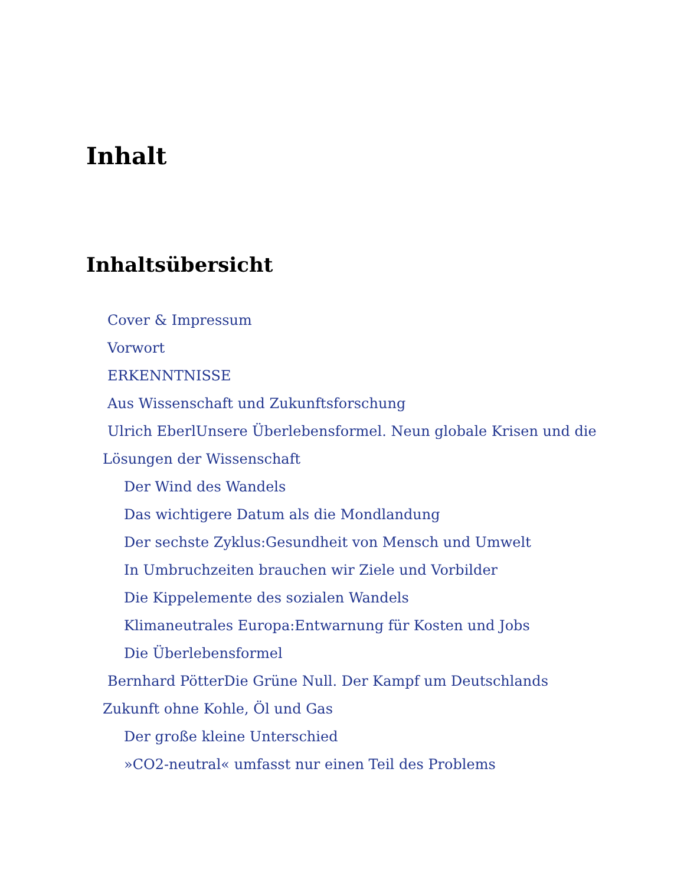Inhalt
Inhaltsübersicht
Cover & Impressum
Vorwort
ERKENNTNISSE
Aus Wissenschaft und Zukunftsforschung
Ulrich EberlUnsere Überlebensformel. Neun globale Krisen und die Lösungen der Wissenschaft
Der Wind des Wandels
Das wichtigere Datum als die Mondlandung
Der sechste Zyklus:Gesundheit von Mensch und Umwelt
In Umbruchzeiten brauchen wir Ziele und Vorbilder
Die Kippelemente des sozialen Wandels
Klimaneutrales Europa:Entwarnung für Kosten und Jobs
Die Überlebensformel
Bernhard PötterDie Grüne Null. Der Kampf um Deutschlands Zukunft ohne Kohle, Öl und Gas
Der große kleine Unterschied
»CO2-neutral« umfasst nur einen Teil des Problems